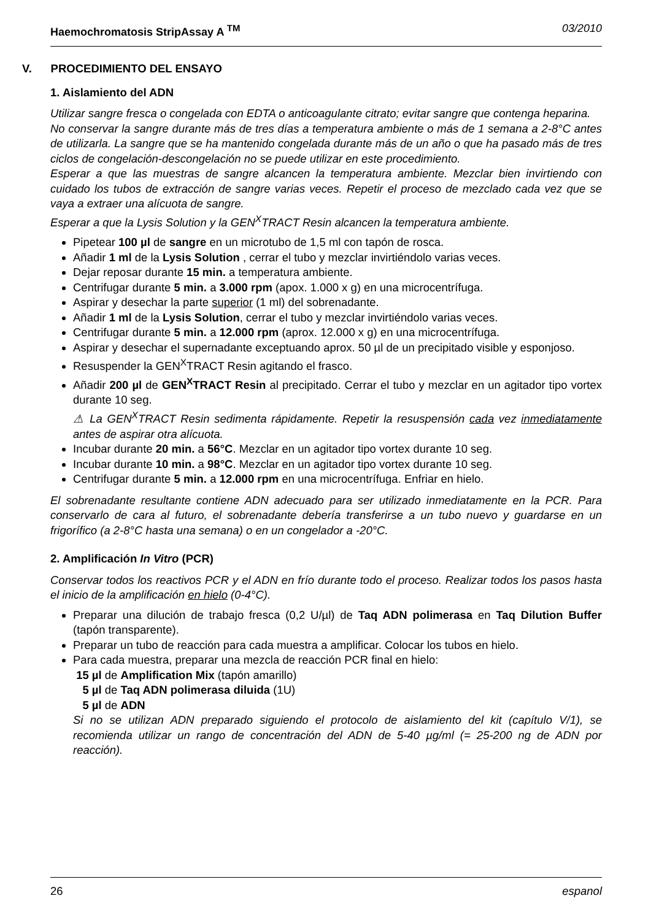Haemochromatosis StripAssay A <sup>TM</sup> 03/2010
V. PROCEDIMIENTO DEL ENSAYO
1. Aislamiento del ADN
Utilizar sangre fresca o congelada con EDTA o anticoagulante citrato; evitar sangre que contenga heparina.
No conservar la sangre durante más de tres días a temperatura ambiente o más de 1 semana a 2-8°C antes de utilizarla. La sangre que se ha mantenido congelada durante más de un año o que ha pasado más de tres ciclos de congelación-descongelación no se puede utilizar en este procedimiento.
Esperar a que las muestras de sangre alcancen la temperatura ambiente. Mezclar bien invirtiendo con cuidado los tubos de extracción de sangre varias veces. Repetir el proceso de mezclado cada vez que se vaya a extraer una alícuota de sangre.
Esperar a que la Lysis Solution y la GEN<sup>X</sup>TRACT Resin alcancen la temperatura ambiente.
Pipetear 100 µl de sangre en un microtubo de 1,5 ml con tapón de rosca.
Añadir 1 ml de la Lysis Solution , cerrar el tubo y mezclar invirtiéndolo varias veces.
Dejar reposar durante 15 min. a temperatura ambiente.
Centrifugar durante 5 min. a 3.000 rpm (apox. 1.000 x g) en una microcentrífuga.
Aspirar y desechar la parte superior (1 ml) del sobrenadante.
Añadir 1 ml de la Lysis Solution, cerrar el tubo y mezclar invirtiéndolo varias veces.
Centrifugar durante 5 min. a 12.000 rpm (aprox. 12.000 x g) en una microcentrífuga.
Aspirar y desechar el supernadante exceptuando aprox. 50 µl de un precipitado visible y esponjoso.
Resuspender la GEN<sup>X</sup>TRACT Resin agitando el frasco.
Añadir 200 µl de GEN<sup>X</sup>TRACT Resin al precipitado. Cerrar el tubo y mezclar en un agitador tipo vortex durante 10 seg.
⚠ La GEN<sup>X</sup>TRACT Resin sedimenta rápidamente. Repetir la resuspensión cada vez inmediatamente antes de aspirar otra alícuota.
Incubar durante 20 min. a 56°C. Mezclar en un agitador tipo vortex durante 10 seg.
Incubar durante 10 min. a 98°C. Mezclar en un agitador tipo vortex durante 10 seg.
Centrifugar durante 5 min. a 12.000 rpm en una microcentrífuga. Enfriar en hielo.
El sobrenadante resultante contiene ADN adecuado para ser utilizado inmediatamente en la PCR. Para conservarlo de cara al futuro, el sobrenadante debería transferirse a un tubo nuevo y guardarse en un frigorífico (a 2-8°C hasta una semana) o en un congelador a -20°C.
2. Amplificación In Vitro (PCR)
Conservar todos los reactivos PCR y el ADN en frío durante todo el proceso. Realizar todos los pasos hasta el inicio de la amplificación en hielo (0-4°C).
Preparar una dilución de trabajo fresca (0,2 U/µl) de Taq ADN polimerasa en Taq Dilution Buffer (tapón transparente).
Preparar un tubo de reacción para cada muestra a amplificar. Colocar los tubos en hielo.
Para cada muestra, preparar una mezcla de reacción PCR final en hielo:
15 µl de Amplification Mix (tapón amarillo)
5 µl de Taq ADN polimerasa diluida (1U)
5 µl de ADN
Si no se utilizan ADN preparado siguiendo el protocolo de aislamiento del kit (capítulo V/1), se recomienda utilizar un rango de concentración del ADN de 5-40 µg/ml (= 25-200 ng de ADN por reacción).
26 espanol